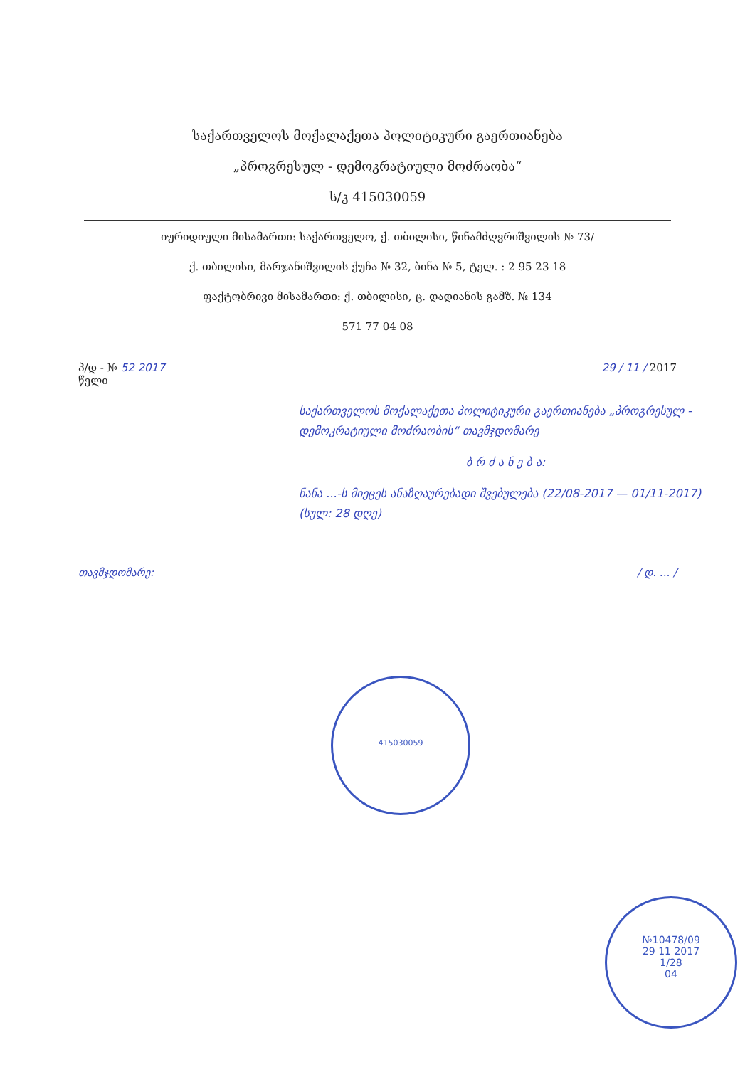საქართველოს მოქალაქეთა პოლიტიკური გაერთიანება
„პროგრესულ - დემოკრატიული მოძრაობა“
ს/კ 415030059
იურიდიული მისამართი: საქართველო, ქ. თბილისი, წინამძღვრიშვილის № 73/
ქ. თბილისი, მარჯანიშვილის ქუჩა № 32, ბინა № 5, ტელ. : 2 95 23 18
ფაქტობრივი მისამართი: ქ. თბილისი, ც. დადიანის გამზ. № 134
571 77 04 08
პ/დ - № 52 2017
წელი
29 / 11 / 2017
საქართველოს მოქალაქეთა პოლიტიკური გაერთიანება „პროგრესულ - დემოკრატიული მოძრაობის“ თავმჯდომარე
ბ რ ძ ა ნ ე ბ ა:
ნანა ...-ს მიეცეს ანაზღაურებადი შვებულება (22/08-2017 — 01/11-2017) (სულ: 28 დღე)
თავმჯდომარე: / დ. ... /
415030059
№10478/09
29 11 2017
1/28
04